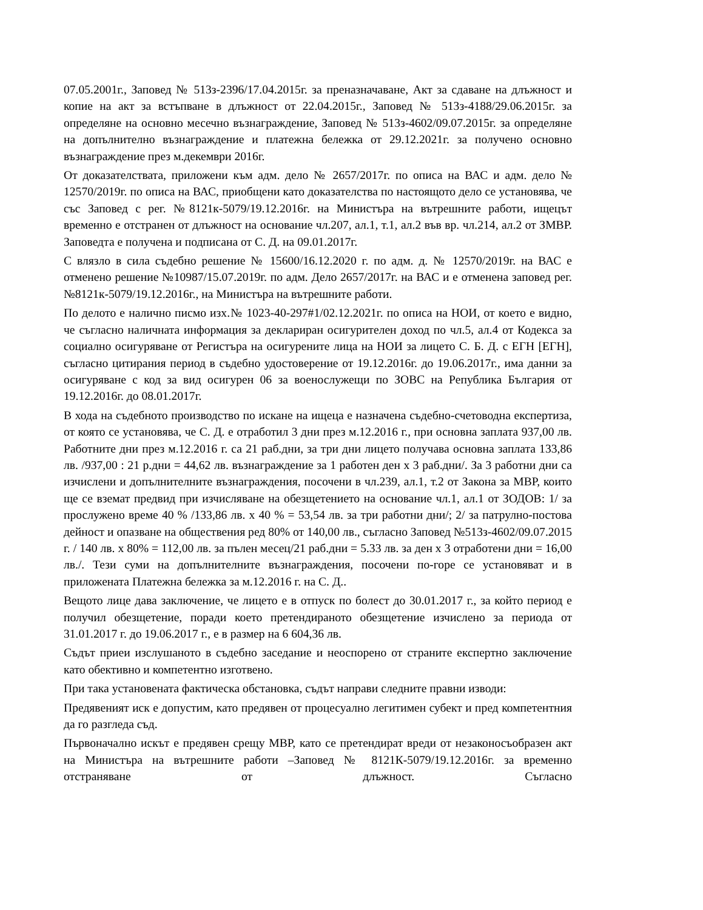07.05.2001г., Заповед № 513з-2396/17.04.2015г. за преназначаване, Акт за сдаване на длъжност и копие на акт за встъпване в длъжност от 22.04.2015г., Заповед № 513з-4188/29.06.2015г. за определяне на основно месечно възнаграждение, Заповед № 513з-4602/09.07.2015г. за определяне на допълнително възнаграждение и платежна бележка от 29.12.2021г. за получено основно възнаграждение през м.декември 2016г.
От доказателствата, приложени към адм. дело № 2657/2017г. по описа на ВАС и адм. дело № 12570/2019г. по описа на ВАС, приобщени като доказателства по настоящото дело се установява, че със Заповед с рег. №8121к-5079/19.12.2016г. на Министъра на вътрешните работи, ищецът временно е отстранен от длъжност на основание чл.207, ал.1, т.1, ал.2 във вр. чл.214, ал.2 от ЗМВР. Заповедта е получена и подписана от С. Д. на 09.01.2017г.
С влязло в сила съдебно решение № 15600/16.12.2020 г. по адм. д. № 12570/2019г. на ВАС е отменено решение №10987/15.07.2019г. по адм. Дело 2657/2017г. на ВАС и е отменена заповед рег. №8121к-5079/19.12.2016г., на Министъра на вътрешните работи.
По делото е налично писмо изх.№ 1023-40-297#1/02.12.2021г. по описа на НОИ, от което е видно, че съгласно наличната информация за деклариран осигурителен доход по чл.5, ал.4 от Кодекса за социално осигуряване от Регистъра на осигурените лица на НОИ за лицето С. Б. Д. с ЕГН [ЕГН], съгласно цитирания период в съдебно удостоверение от 19.12.2016г. до 19.06.2017г., има данни за осигуряване с код за вид осигурен 06 за военослужещи по ЗОВС на Република България от 19.12.2016г. до 08.01.2017г.
В хода на съдебното производство по искане на ищеца е назначена съдебно-счетоводна експертиза, от която се установява, че С. Д. е отработил 3 дни през м.12.2016 г., при основна заплата 937,00 лв. Работните дни през м.12.2016 г. са 21 раб.дни, за три дни лицето получава основна заплата 133,86 лв. /937,00 : 21 р.дни = 44,62 лв. възнаграждение за 1 работен ден х 3 раб.дни/. За 3 работни дни са изчислени и допълнителните възнаграждения, посочени в чл.239, ал.1, т.2 от Закона за МВР, които ще се вземат предвид при изчисляване на обезщетението на основание чл.1, ал.1 от ЗОДОВ: 1/ за прослужено време 40 % /133,86 лв. х 40 % = 53,54 лв. за три работни дни/; 2/ за патрулно-постова дейност и опазване на обществения ред 80% от 140,00 лв., съгласно Заповед №513з-4602/09.07.2015 г. / 140 лв. х 80% = 112,00 лв. за пълен месец/21 раб.дни = 5.33 лв. за ден х 3 отработени дни = 16,00 лв./. Тези суми на допълнителните възнаграждения, посочени по-горе се установяват и в приложената Платежна бележка за м.12.2016 г. на С. Д..
Вещото лице дава заключение, че лицето е в отпуск по болест до 30.01.2017 г., за който период е получил обезщетение, поради което претендираното обезщетение изчислено за периода от 31.01.2017 г. до 19.06.2017 г., е в размер на 6 604,36 лв.
Съдът приеи изслушаното в съдебно заседание и неоспорено от страните експертно заключение като обективно и компетентно изготвено.
При така установената фактическа обстановка, съдът направи следните правни изводи:
Предявеният иск е допустим, като предявен от процесуално легитимен субект и пред компетентния да го разгледа съд.
Първоначално искът е предявен срещу МВР, като се претендират вреди от незаконосъобразен акт на Министъра на вътрешните работи –Заповед № 8121К-5079/19.12.2016г. за временно отстраняване от длъжност. Съгласно